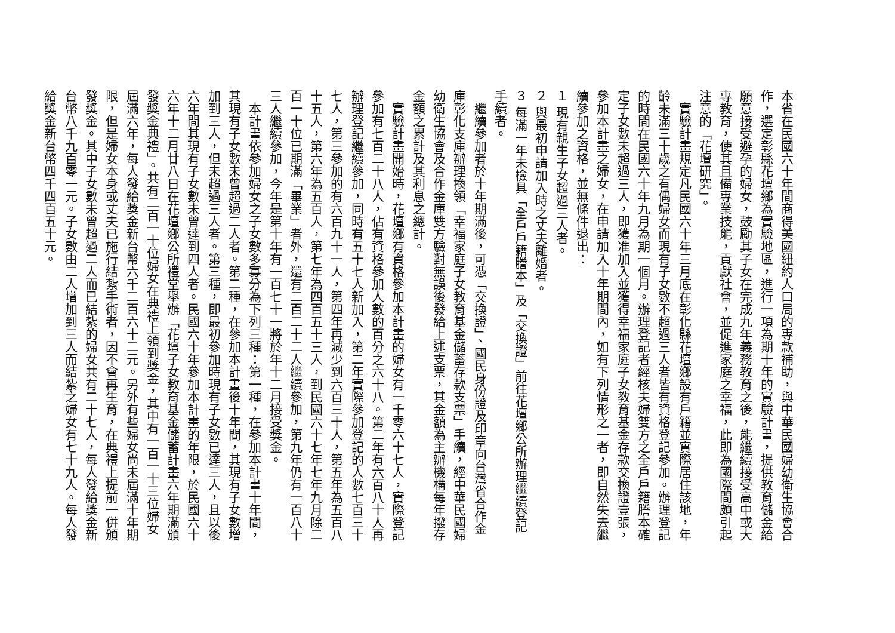本省在民國六十年間商得美國紐約人口局的專款補助，與中華民國婦幼衛生協會合作，選定彰縣花壇鄉為實驗地區，進行一項為期十年的實驗計畫，提供教育儲金給願意接受避孕的婦女，鼓勵其子女在完成九年義務教育之後，能繼續接受高中或大專教育，使其且備專業技能，貢獻社會，並促進家庭之幸福，此即為國際間頗引起注意的「花壇研究」。
實驗計畫規定凡民國六十年三月底在彰化縣花壇鄉設有戶籍並實際居住該地，年齡未滿三十歲之有偶婦女而現有子女數不超過三人者皆有資格登記參加。辦理登記的時間在民國六十年九月為期一個月。辦理登記者經核夫婦雙方之全戶戶籍謄本確定子女數未超過三人，即獲准加入並獲得幸福家庭子女教育基金存款交換證壹張，參加本計畫之婦女，在申請加入十年期間內，如有下列情形之一者，即自然失去繼續參加之資格，並無條件退出：
１ 現有親生子女超過三人者。
２ 與最初申請加入時之丈夫離婚者。
３ 每滿一年未檢具「全戶戶籍謄本」及「交換證」前往花壇鄉公所辦理繼續登記手續者。
繼續參加者於十年期滿後，可憑「交換證」、國民身份證及印章向台灣省合作金庫彰化支庫辦理換領「幸福家庭子女教育基金儲蓄存款支票」手續，經中華民國婦幼衛生協會及合作金庫雙方驗對無誤後發給上述支票，其金額為主辦機構每年撥存金額之累計及其利息之總計。
實驗計畫開始時，花壇鄉有資格參加本計畫的婦女有一千零六十七人，實際登記參加有七百二十八人，佔有資格參加人數的百分之六十八。第二年有六百八十人再辦理登記繼續參加，同時有五十七人新加入，第二年實際參加登記的人數七百三十七人，第三參加的有六百九十一人，第四年再減少到六百三十人，第五年為五百八十五人，第六年為五百人，第七年為四百五十三人，到民國六十七年七年九月除二百一十位已期滿「畢業」者外，還有二百二十二人繼續參加，第九年仍有一百八十三人繼續參加，今年是第十年有一百七十一將於年十二月接受獎金。
本計畫依參加婦女之子女數多寡分為下列三種：第一種，在參加本計畫十年間，其現有子女數未曾超過二人者。第二種，在參加本計畫後十年間，其現有子女數增加到三人，但未超過三人者。第三種，即最初參加時現有子女數已達三人，且以後六年間其現有子女數未曾達到四人者。民國六十年參加本計畫的年限，於民國六十六年十二月廿八日在花壇鄉公所禮堂舉辦「花壇子女教育基金儲蓄計畫六年期滿頒發獎金典禮」。共有二百一十位婦女在典禮上領到獎金，其中有一百一十三位婦女屆滿六年，每人發給獎金新台幣六千二百六十二元。另外有些婦女尚未屆滿十年期限，但是婦女本身或丈夫已施行結紮手術者，因不會再生育，在典禮上提前一併頒發獎金。其中子女數未曾超過二人而已結紮的婦女共有二十七人，每人發給獎金新台幣八千九百零一元。子女數由二人增加到三人而結紮之婦女有七十九人。每人發給獎金新台幣四千四百五十元。